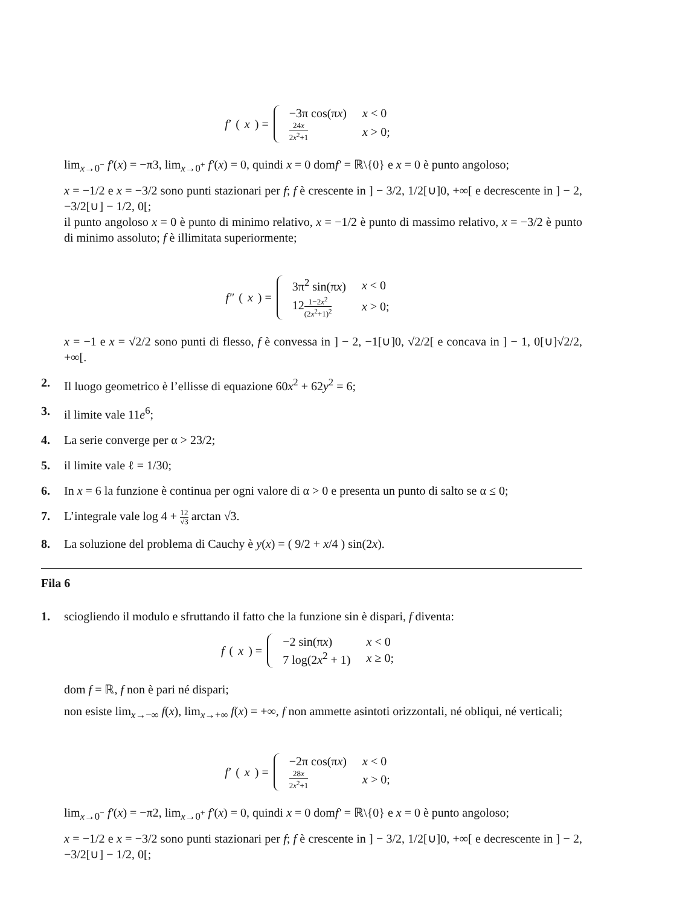f′ (x) =
| −3π cos(π x ) | x < 0 |
| 24 x 2 x<sup>2</sup>+1 | x > 0; |
lim<sub>x→0<sup>−</sup></sub> f′(x) = −π3, lim<sub>x→0<sup>+</sup></sub> f′(x) = 0, quindi x = 0 domf′ = ℝ\{0} e x = 0 è punto angoloso;
x = −1/2 e x = −3/2 sono punti stazionari per f; f è crescente in ] − 3/2, 1/2[∪]0, +∞[ e decrescente in ] − 2, −3/2[∪] − 1/2, 0[;
il punto angoloso x = 0 è punto di minimo relativo, x = −1/2 è punto di massimo relativo, x = −3/2 è punto di minimo assoluto; f è illimitata superiormente;
f″ (x) =
| 3π<sup>2</sup> sin(π x ) | x < 0 |
| 12 1−2 x<sup>2</sup> (2 x<sup>2</sup>+1)<sup>2</sup> | x > 0; |
x = −1 e x = √2/2 sono punti di flesso, f è convessa in ] − 2, −1[∪]0, √2/2[ e concava in ] − 1, 0[∪]√2/2, +∞[.
2. Il luogo geometrico è l’ellisse di equazione 60x<sup>2</sup> + 62y<sup>2</sup> = 6;
3. il limite vale 11e<sup>6</sup>;
4. La serie converge per α > 23/2;
5. il limite vale ℓ = 1/30;
6. In x = 6 la funzione è continua per ogni valore di α > 0 e presenta un punto di salto se α ≤ 0;
7. L’integrale vale log 4 + 12 √3 arctan √3.
8. La soluzione del problema di Cauchy è y(x) = ( 9/2 + x/4 ) sin(2x).
Fila 6
1. sciogliendo il modulo e sfruttando il fatto che la funzione sin è dispari, f diventa:
f (x) =
| −2 sin(π x ) | x < 0 |
| 7 log(2 x<sup>2</sup> + 1) | x ≥ 0; |
dom f = ℝ, f non è pari né dispari;
non esiste lim<sub>x→−∞</sub> f(x), lim<sub>x→+∞</sub> f(x) = +∞, f non ammette asintoti orizzontali, né obliqui, né verticali;
f′ (x) =
| −2π cos(π x ) | x < 0 |
| 28 x 2 x<sup>2</sup>+1 | x > 0; |
lim<sub>x→0<sup>−</sup></sub> f′(x) = −π2, lim<sub>x→0<sup>+</sup></sub> f′(x) = 0, quindi x = 0 domf′ = ℝ\{0} e x = 0 è punto angoloso;
x = −1/2 e x = −3/2 sono punti stazionari per f; f è crescente in ] − 3/2, 1/2[∪]0, +∞[ e decrescente in ] − 2, −3/2[∪] − 1/2, 0[;